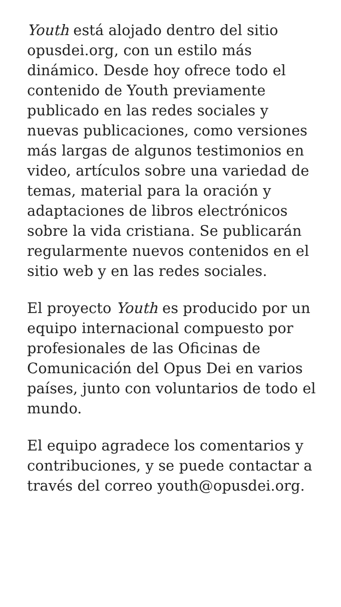Youth está alojado dentro del sitio opusdei.org, con un estilo más dinámico. Desde hoy ofrece todo el contenido de Youth previamente publicado en las redes sociales y nuevas publicaciones, como versiones más largas de algunos testimonios en video, artículos sobre una variedad de temas, material para la oración y adaptaciones de libros electrónicos sobre la vida cristiana. Se publicarán regularmente nuevos contenidos en el sitio web y en las redes sociales.
El proyecto Youth es producido por un equipo internacional compuesto por profesionales de las Oficinas de Comunicación del Opus Dei en varios países, junto con voluntarios de todo el mundo.
El equipo agradece los comentarios y contribuciones, y se puede contactar a través del correo youth@opusdei.org.